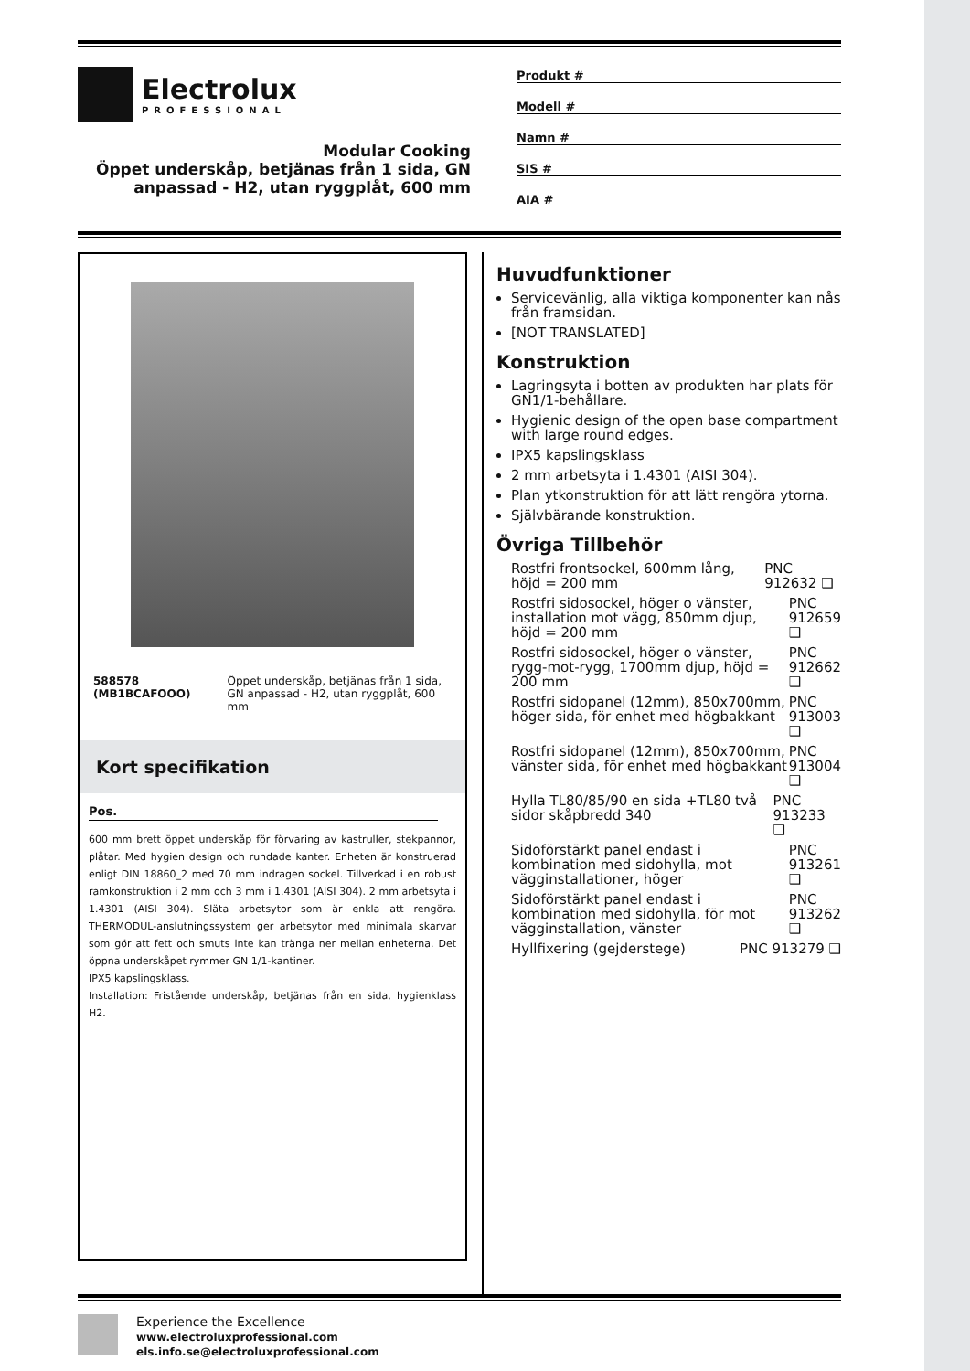Electrolux
PROFESSIONAL
Modular Cooking
Öppet underskåp, betjänas från 1 sida, GN anpassad - H2, utan ryggplåt, 600 mm
Produkt #
Modell #
Namn #
SIS #
AIA #
588578 (MB1BCAFOOO) Öppet underskåp, betjänas från 1 sida, GN anpassad - H2, utan ryggplåt, 600 mm
Kort specifikation
Pos.
600 mm brett öppet underskåp för förvaring av kastruller, stekpannor, plåtar. Med hygien design och rundade kanter. Enheten är konstruerad enligt DIN 18860_2 med 70 mm indragen sockel. Tillverkad i en robust ramkonstruktion i 2 mm och 3 mm i 1.4301 (AISI 304). 2 mm arbetsyta i 1.4301 (AISI 304). Släta arbetsytor som är enkla att rengöra. THERMODUL-anslutningssystem ger arbetsytor med minimala skarvar som gör att fett och smuts inte kan tränga ner mellan enheterna. Det öppna underskåpet rymmer GN 1/1-kantiner.
IPX5 kapslingsklass.
Installation: Fristående underskåp, betjänas från en sida, hygienklass H2.
Huvudfunktioner
Servicevänlig, alla viktiga komponenter kan nås från framsidan.
[NOT TRANSLATED]
Konstruktion
Lagringsyta i botten av produkten har plats för GN1/1-behållare.
Hygienic design of the open base compartment with large round edges.
IPX5 kapslingsklass
2 mm arbetsyta i 1.4301 (AISI 304).
Plan ytkonstruktion för att lätt rengöra ytorna.
Självbärande konstruktion.
Övriga Tillbehör
Rostfri frontsockel, 600mm lång, höjd = 200 mm PNC 912632 ❑
Rostfri sidosockel, höger o vänster, installation mot vägg, 850mm djup, höjd = 200 mm PNC 912659 ❑
Rostfri sidosockel, höger o vänster, rygg-mot-rygg, 1700mm djup, höjd = 200 mm PNC 912662 ❑
Rostfri sidopanel (12mm), 850x700mm, höger sida, för enhet med högbakkant PNC 913003 ❑
Rostfri sidopanel (12mm), 850x700mm, vänster sida, för enhet med högbakkant PNC 913004 ❑
Hylla TL80/85/90 en sida +TL80 två sidor skåpbredd 340 PNC 913233 ❑
Sidoförstärkt panel endast i kombination med sidohylla, mot vägginstallationer, höger PNC 913261 ❑
Sidoförstärkt panel endast i kombination med sidohylla, för mot vägginstallation, vänster PNC 913262 ❑
Hyllfixering (gejderstege) PNC 913279 ❑
Experience the Excellence
www.electroluxprofessional.com
els.info.se@electroluxprofessional.com